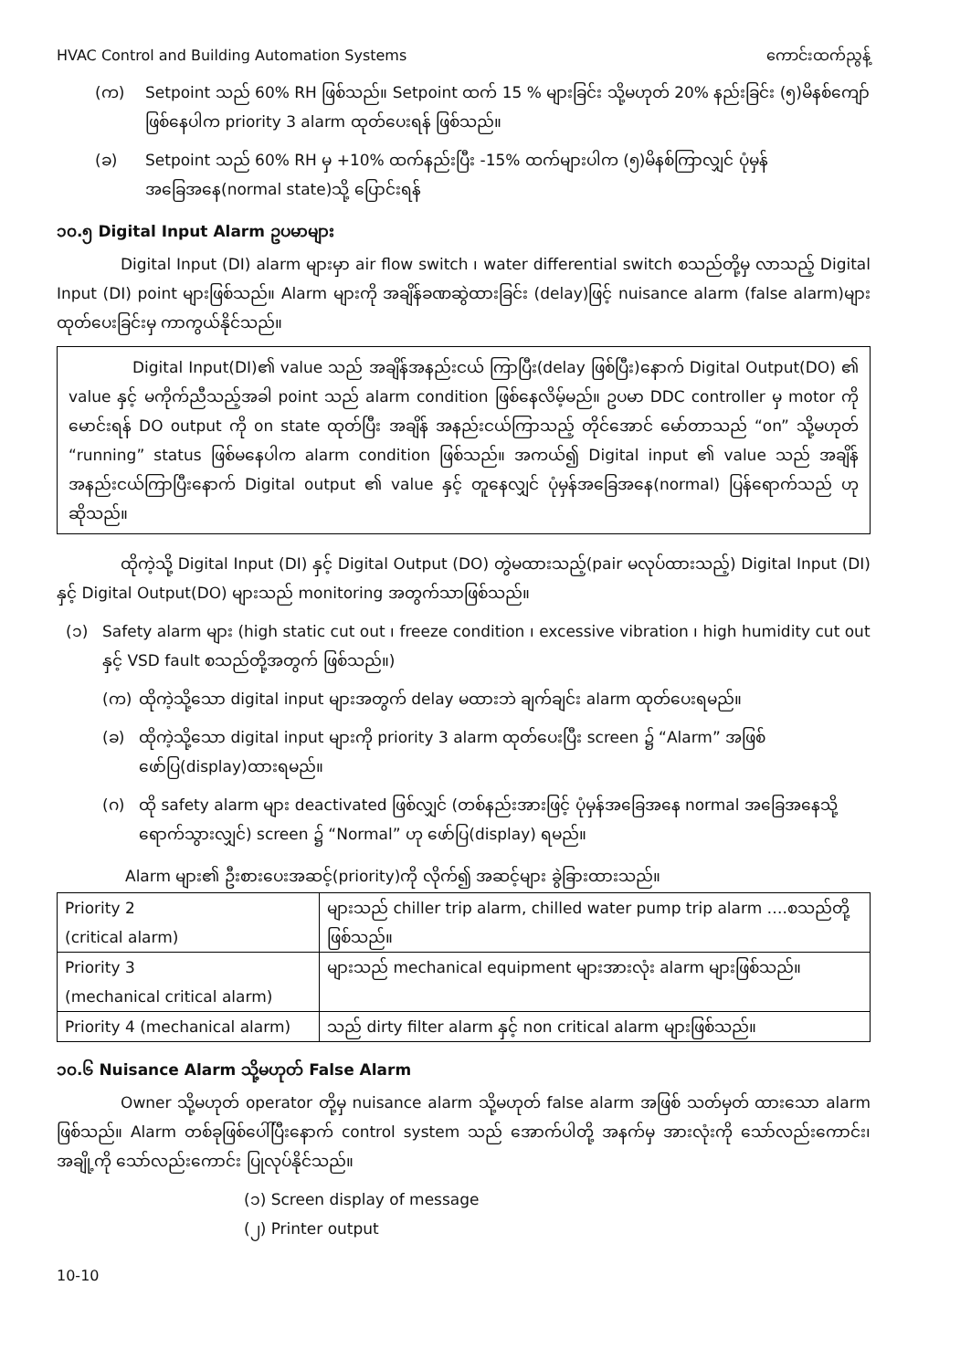HVAC Control and Building Automation Systems ကောင်းထက်ညွန့်
(က) Setpoint သည် 60% RH ဖြစ်သည်။ Setpoint ထက် 15 % များခြင်း သို့မဟုတ် 20% နည်းခြင်း (၅)မိနစ်ကျော် ဖြစ်နေပါက priority 3 alarm ထုတ်ပေးရန် ဖြစ်သည်။
(ခ) Setpoint သည် 60% RH မှ +10% ထက်နည်းပြီး -15% ထက်များပါက (၅)မိနစ်ကြာလျှင် ပုံမှန်အခြေအနေ(normal state)သို့ ပြောင်းရန်
၁၀.၅ Digital Input Alarm ဥပမာများ
Digital Input (DI) alarm များမှာ air flow switch ၊ water differential switch စသည်တို့မှ လာသည့် Digital Input (DI) point များဖြစ်သည်။ Alarm များကို အချိန်ခဏဆွဲထားခြင်း (delay)ဖြင့် nuisance alarm (false alarm)များ ထုတ်ပေးခြင်းမှ ကာကွယ်နိုင်သည်။
Digital Input(DI)၏ value သည် အချိန်အနည်းငယ် ကြာပြီး(delay ဖြစ်ပြီး)နောက် Digital Output(DO) ၏ value နှင့် မကိုက်ညီသည့်အခါ point သည် alarm condition ဖြစ်နေလိမ့်မည်။ ဥပမာ DDC controller မှ motor ကိုမောင်းရန် DO output ကို on state ထုတ်ပြီး အချိန် အနည်းငယ်ကြာသည့် တိုင်အောင် မော်တာသည် “on” သို့မဟုတ် “running” status ဖြစ်မနေပါက alarm condition ဖြစ်သည်။ အကယ်၍ Digital input ၏ value သည် အချိန်အနည်းငယ်ကြာပြီးနောက် Digital output ၏ value နှင့် တူနေလျှင် ပုံမှန်အခြေအနေ(normal) ပြန်ရောက်သည် ဟုဆိုသည်။
ထိုကဲ့သို့ Digital Input (DI) နှင့် Digital Output (DO) တွဲမထားသည့်(pair မလုပ်ထားသည့်) Digital Input (DI) နှင့် Digital Output(DO) များသည် monitoring အတွက်သာဖြစ်သည်။
(၁) Safety alarm များ (high static cut out ၊ freeze condition ၊ excessive vibration ၊ high humidity cut out နှင့် VSD fault စသည်တို့အတွက် ဖြစ်သည်။)
(က) ထိုကဲ့သို့သော digital input များအတွက် delay မထားဘဲ ချက်ချင်း alarm ထုတ်ပေးရမည်။
(ခ) ထိုကဲ့သို့သော digital input များကို priority 3 alarm ထုတ်ပေးပြီး screen ၌ “Alarm” အဖြစ် ဖော်ပြ(display)ထားရမည်။
(ဂ) ထို safety alarm များ deactivated ဖြစ်လျှင် (တစ်နည်းအားဖြင့် ပုံမှန်အခြေအနေ normal အခြေအနေသို့ရောက်သွားလျှင်) screen ၌ “Normal” ဟု ဖော်ပြ(display) ရမည်။
Alarm များ၏ ဦးစားပေးအဆင့်(priority)ကို လိုက်၍ အဆင့်များ ခွဲခြားထားသည်။
| Priority 2 (critical alarm) | များသည် chiller trip alarm, chilled water pump trip alarm ….စသည်တို့ ဖြစ်သည်။ |
| Priority 3 (mechanical critical alarm) | များသည် mechanical equipment များအားလုံး alarm များဖြစ်သည်။ |
| Priority 4 (mechanical alarm) | သည် dirty filter alarm နှင့် non critical alarm များဖြစ်သည်။ |
၁၀.၆ Nuisance Alarm သို့မဟုတ် False Alarm
Owner သို့မဟုတ် operator တို့မှ nuisance alarm သို့မဟုတ် false alarm အဖြစ် သတ်မှတ် ထားသော alarm ဖြစ်သည်။ Alarm တစ်ခုဖြစ်ပေါ်ပြီးနောက် control system သည် အောက်ပါတို့ အနက်မှ အားလုံးကို သော်လည်းကောင်း၊ အချို့ကို သော်လည်းကောင်း ပြုလုပ်နိုင်သည်။
(၁) Screen display of message
(၂) Printer output
10-10